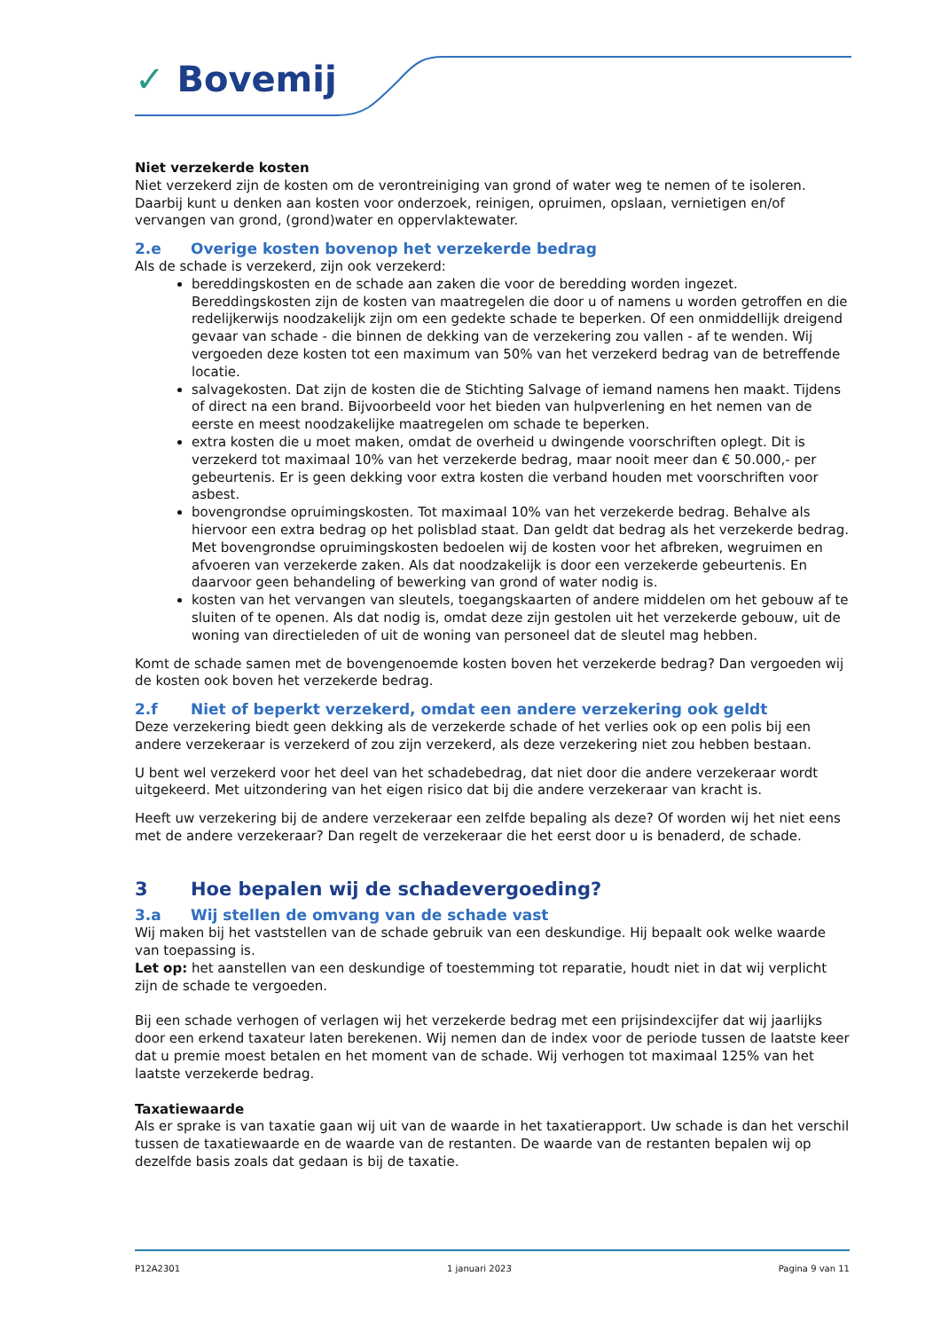✓ Bovemij
Niet verzekerde kosten
Niet verzekerd zijn de kosten om de verontreiniging van grond of water weg te nemen of te isoleren. Daarbij kunt u denken aan kosten voor onderzoek, reinigen, opruimen, opslaan, vernietigen en/of vervangen van grond, (grond)water en oppervlaktewater.
2.e Overige kosten bovenop het verzekerde bedrag
Als de schade is verzekerd, zijn ook verzekerd:
bereddingskosten en de schade aan zaken die voor de beredding worden ingezet. Bereddingskosten zijn de kosten van maatregelen die door u of namens u worden getroffen en die redelijkerwijs noodzakelijk zijn om een gedekte schade te beperken. Of een onmiddellijk dreigend gevaar van schade - die binnen de dekking van de verzekering zou vallen - af te wenden. Wij vergoeden deze kosten tot een maximum van 50% van het verzekerd bedrag van de betreffende locatie.
salvagekosten. Dat zijn de kosten die de Stichting Salvage of iemand namens hen maakt. Tijdens of direct na een brand. Bijvoorbeeld voor het bieden van hulpverlening en het nemen van de eerste en meest noodzakelijke maatregelen om schade te beperken.
extra kosten die u moet maken, omdat de overheid u dwingende voorschriften oplegt. Dit is verzekerd tot maximaal 10% van het verzekerde bedrag, maar nooit meer dan € 50.000,- per gebeurtenis. Er is geen dekking voor extra kosten die verband houden met voorschriften voor asbest.
bovengrondse opruimingskosten. Tot maximaal 10% van het verzekerde bedrag. Behalve als hiervoor een extra bedrag op het polisblad staat. Dan geldt dat bedrag als het verzekerde bedrag. Met bovengrondse opruimingskosten bedoelen wij de kosten voor het afbreken, wegruimen en afvoeren van verzekerde zaken. Als dat noodzakelijk is door een verzekerde gebeurtenis. En daarvoor geen behandeling of bewerking van grond of water nodig is.
kosten van het vervangen van sleutels, toegangskaarten of andere middelen om het gebouw af te sluiten of te openen. Als dat nodig is, omdat deze zijn gestolen uit het verzekerde gebouw, uit de woning van directieleden of uit de woning van personeel dat de sleutel mag hebben.
Komt de schade samen met de bovengenoemde kosten boven het verzekerde bedrag? Dan vergoeden wij de kosten ook boven het verzekerde bedrag.
2.f Niet of beperkt verzekerd, omdat een andere verzekering ook geldt
Deze verzekering biedt geen dekking als de verzekerde schade of het verlies ook op een polis bij een andere verzekeraar is verzekerd of zou zijn verzekerd, als deze verzekering niet zou hebben bestaan.
U bent wel verzekerd voor het deel van het schadebedrag, dat niet door die andere verzekeraar wordt uitgekeerd. Met uitzondering van het eigen risico dat bij die andere verzekeraar van kracht is.
Heeft uw verzekering bij de andere verzekeraar een zelfde bepaling als deze? Of worden wij het niet eens met de andere verzekeraar? Dan regelt de verzekeraar die het eerst door u is benaderd, de schade.
3 Hoe bepalen wij de schadevergoeding?
3.a Wij stellen de omvang van de schade vast
Wij maken bij het vaststellen van de schade gebruik van een deskundige. Hij bepaalt ook welke waarde van toepassing is.
Let op: het aanstellen van een deskundige of toestemming tot reparatie, houdt niet in dat wij verplicht zijn de schade te vergoeden.
Bij een schade verhogen of verlagen wij het verzekerde bedrag met een prijsindexcijfer dat wij jaarlijks door een erkend taxateur laten berekenen. Wij nemen dan de index voor de periode tussen de laatste keer dat u premie moest betalen en het moment van de schade. Wij verhogen tot maximaal 125% van het laatste verzekerde bedrag.
Taxatiewaarde
Als er sprake is van taxatie gaan wij uit van de waarde in het taxatierapport. Uw schade is dan het verschil tussen de taxatiewaarde en de waarde van de restanten. De waarde van de restanten bepalen wij op dezelfde basis zoals dat gedaan is bij de taxatie.
P12A2301 1 januari 2023 Pagina 9 van 11